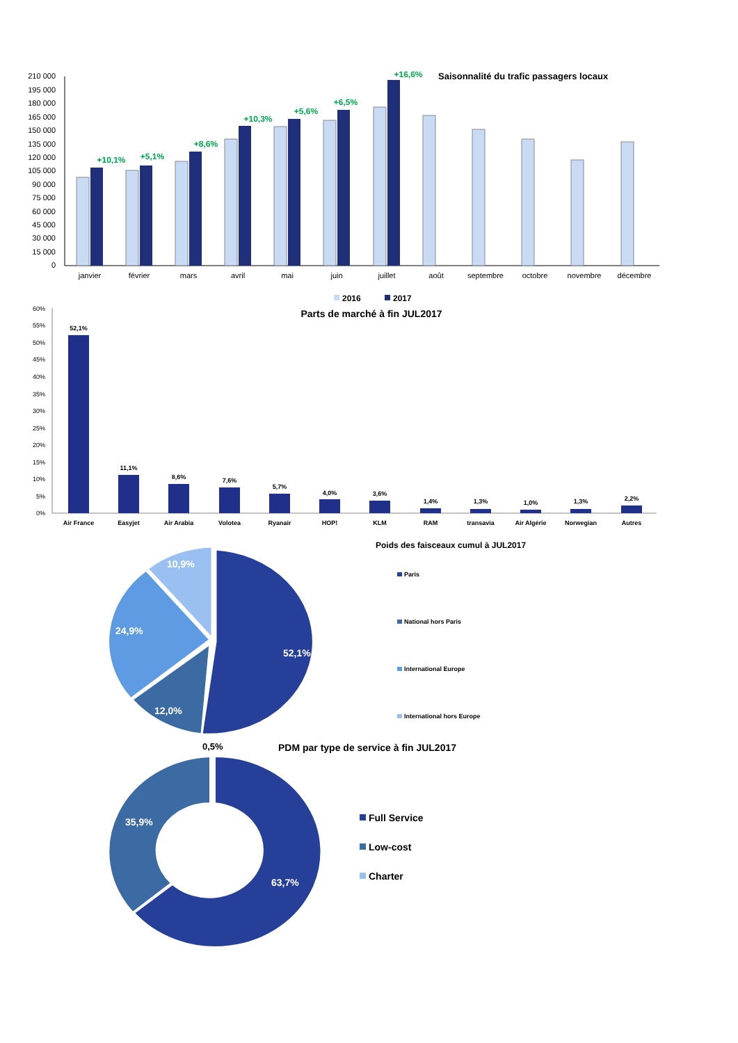Saisonnalité du trafic passagers locaux
210 000
195 000
180 000
165 000
150 000
135 000
120 000
105 000
90 000
75 000
60 000
45 000
30 000
15 000
0
+10,1%
+5,1%
+8,6%
+10,3%
+5,6%
+6,5%
+16,6%
janvier
février
mars
avril
mai
juin
juillet
août
septembre
octobre
novembre
décembre
2016
2017
Parts de marché à fin JUL2017
60%
55%
50%
45%
40%
35%
30%
25%
20%
15%
10%
5%
0%
52,1%
11,1%
8,6%
7,6%
5,7%
4,0%
3,6%
1,4%
1,3%
1,0%
1,3%
2,2%
Air France
Easyjet
Air Arabia
Volotea
Ryanair
HOP!
KLM
RAM
transavia
Air Algérie
Norwegian
Autres
Poids des faisceaux cumul à JUL2017
52,1%
12,0%
24,9%
10,9%
Paris
National hors Paris
International Europe
International hors Europe
0,5%
PDM par type de service à fin JUL2017
63,7%
35,9%
Full Service
Low-cost
Charter